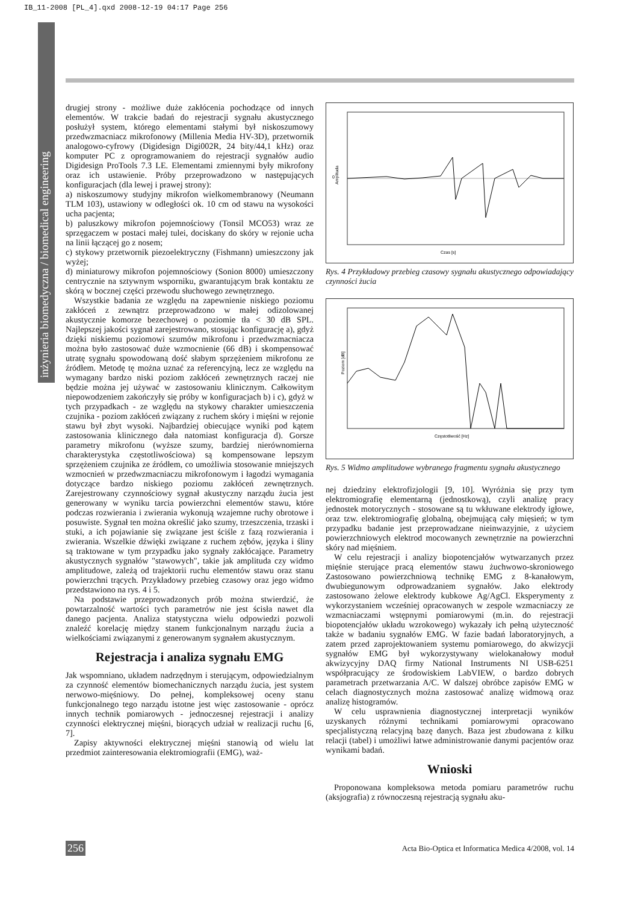IB_11-2008 [PL_4].qxd 2008-12-19 04:17 Page 256
inżynieria biomedyczna / biomedical engineering
drugiej strony - możliwe duże zakłócenia pochodzące od innych elementów. W trakcie badań do rejestracji sygnału akustycznego posłużył system, którego elementami stałymi był niskoszumowy przedwzmacniacz mikrofonowy (Millenia Media HV-3D), przetwornik analogowo-cyfrowy (Digidesign Digi002R, 24 bity/44,1 kHz) oraz komputer PC z oprogramowaniem do rejestracji sygnałów audio Digidesign ProTools 7.3 LE. Elementami zmiennymi były mikrofony oraz ich ustawienie. Próby przeprowadzono w następujących konfiguracjach (dla lewej i prawej strony):
a) niskoszumowy studyjny mikrofon wielkomembranowy (Neumann TLM 103), ustawiony w odległości ok. 10 cm od stawu na wysokości ucha pacjenta;
b) paluszkowy mikrofon pojemnościowy (Tonsil MCO53) wraz ze sprzęgaczem w postaci małej tulei, dociskany do skóry w rejonie ucha na linii łączącej go z nosem;
c) stykowy przetwornik piezoelektryczny (Fishmann) umieszczony jak wyżej;
d) miniaturowy mikrofon pojemnościowy (Sonion 8000) umieszczony centrycznie na sztywnym wsporniku, gwarantującym brak kontaktu ze skórą w bocznej części przewodu słuchowego zewnętrznego.
Wszystkie badania ze względu na zapewnienie niskiego poziomu zakłóceń z zewnątrz przeprowadzono w małej odizolowanej akustycznie komorze bezechowej o poziomie tła < 30 dB SPL. Najlepszej jakości sygnał zarejestrowano, stosując konfigurację a), gdyż dzięki niskiemu poziomowi szumów mikrofonu i przedwzmacniacza można było zastosować duże wzmocnienie (66 dB) i skompensować utratę sygnału spowodowaną dość słabym sprzężeniem mikrofonu ze źródłem. Metodę tę można uznać za referencyjną, lecz ze względu na wymagany bardzo niski poziom zakłóceń zewnętrznych raczej nie będzie można jej używać w zastosowaniu klinicznym. Całkowitym niepowodzeniem zakończyły się próby w konfiguracjach b) i c), gdyż w tych przypadkach - ze względu na stykowy charakter umieszczenia czujnika - poziom zakłóceń związany z ruchem skóry i mięśni w rejonie stawu był zbyt wysoki. Najbardziej obiecujące wyniki pod kątem zastosowania klinicznego dała natomiast konfiguracja d). Gorsze parametry mikrofonu (wyższe szumy, bardziej nierównomierna charakterystyka częstotliwościowa) są kompensowane lepszym sprzężeniem czujnika ze źródłem, co umożliwia stosowanie mniejszych wzmocnień w przedwzmacniaczu mikrofonowym i łagodzi wymagania dotyczące bardzo niskiego poziomu zakłóceń zewnętrznych. Zarejestrowany czynnościowy sygnał akustyczny narządu żucia jest generowany w wyniku tarcia powierzchni elementów stawu, które podczas rozwierania i zwierania wykonują wzajemne ruchy obrotowe i posuwiste. Sygnał ten można określić jako szumy, trzeszczenia, trzaski i stuki, a ich pojawianie się związane jest ściśle z fazą rozwierania i zwierania. Wszelkie dźwięki związane z ruchem zębów, języka i śliny są traktowane w tym przypadku jako sygnały zakłócające. Parametry akustycznych sygnałów "stawowych", takie jak amplituda czy widmo amplitudowe, zależą od trajektorii ruchu elementów stawu oraz stanu powierzchni trących. Przykładowy przebieg czasowy oraz jego widmo przedstawiono na rys. 4 i 5.
Na podstawie przeprowadzonych prób można stwierdzić, że powtarzalność wartości tych parametrów nie jest ścisła nawet dla danego pacjenta. Analiza statystyczna wielu odpowiedzi pozwoli znaleźć korelację między stanem funkcjonalnym narządu żucia a wielkościami związanymi z generowanym sygnałem akustycznym.
Rejestracja i analiza sygnału EMG
Jak wspomniano, układem nadrzędnym i sterującym, odpowiedzialnym za czynność elementów biomechanicznych narządu żucia, jest system nerwowo-mięśniowy. Do pełnej, kompleksowej oceny stanu funkcjonalnego tego narządu istotne jest więc zastosowanie - oprócz innych technik pomiarowych - jednoczesnej rejestracji i analizy czynności elektrycznej mięśni, biorących udział w realizacji ruchu [6, 7].
Zapisy aktywności elektrycznej mięśni stanowią od wielu lat przedmiot zainteresowania elektromiografii (EMG), waż-
0
Czas [s]
Amplituda
Rys. 4 Przykładowy przebieg czasowy sygnału akustycznego odpowiadający czynności żucia
Częstotliwość [Hz]
Poziom [dB]
Rys. 5 Widmo amplitudowe wybranego fragmentu sygnału akustycznego
nej dziedziny elektrofizjologii [9, 10]. Wyróżnia się przy tym elektromiografię elementarną (jednostkową), czyli analizę pracy jednostek motorycznych - stosowane są tu wkłuwane elektrody igłowe, oraz tzw. elektromiografię globalną, obejmującą cały mięsień; w tym przypadku badanie jest przeprowadzane nieinwazyjnie, z użyciem powierzchniowych elektrod mocowanych zewnętrznie na powierzchni skóry nad mięśniem.
W celu rejestracji i analizy biopotencjałów wytwarzanych przez mięśnie sterujące pracą elementów stawu żuchwowo-skroniowego Zastosowano powierzchniową technikę EMG z 8-kanałowym, dwubiegunowym odprowadzaniem sygnałów. Jako elektrody zastosowano żelowe elektrody kubkowe Ag/AgCl. Eksperymenty z wykorzystaniem wcześniej opracowanych w zespole wzmacniaczy ze wzmacniaczami wstępnymi pomiarowymi (m.in. do rejestracji biopotencjałów układu wzrokowego) wykazały ich pełną użyteczność także w badaniu sygnałów EMG. W fazie badań laboratoryjnych, a zatem przed zaprojektowaniem systemu pomiarowego, do akwizycji sygnałów EMG był wykorzystywany wielokanałowy moduł akwizycyjny DAQ firmy National Instruments NI USB-6251 współpracujący ze środowiskiem LabVIEW, o bardzo dobrych parametrach przetwarzania A/C. W dalszej obróbce zapisów EMG w celach diagnostycznych można zastosować analizę widmową oraz analizę histogramów.
W celu usprawnienia diagnostycznej interpretacji wyników uzyskanych różnymi technikami pomiarowymi opracowano specjalistyczną relacyjną bazę danych. Baza jest zbudowana z kilku relacji (tabel) i umożliwi łatwe administrowanie danymi pacjentów oraz wynikami badań.
Wnioski
Proponowana kompleksowa metoda pomiaru parametrów ruchu (aksjografia) z równoczesną rejestracją sygnału aku-
256 Acta Bio-Optica et Informatica Medica 4/2008, vol. 14